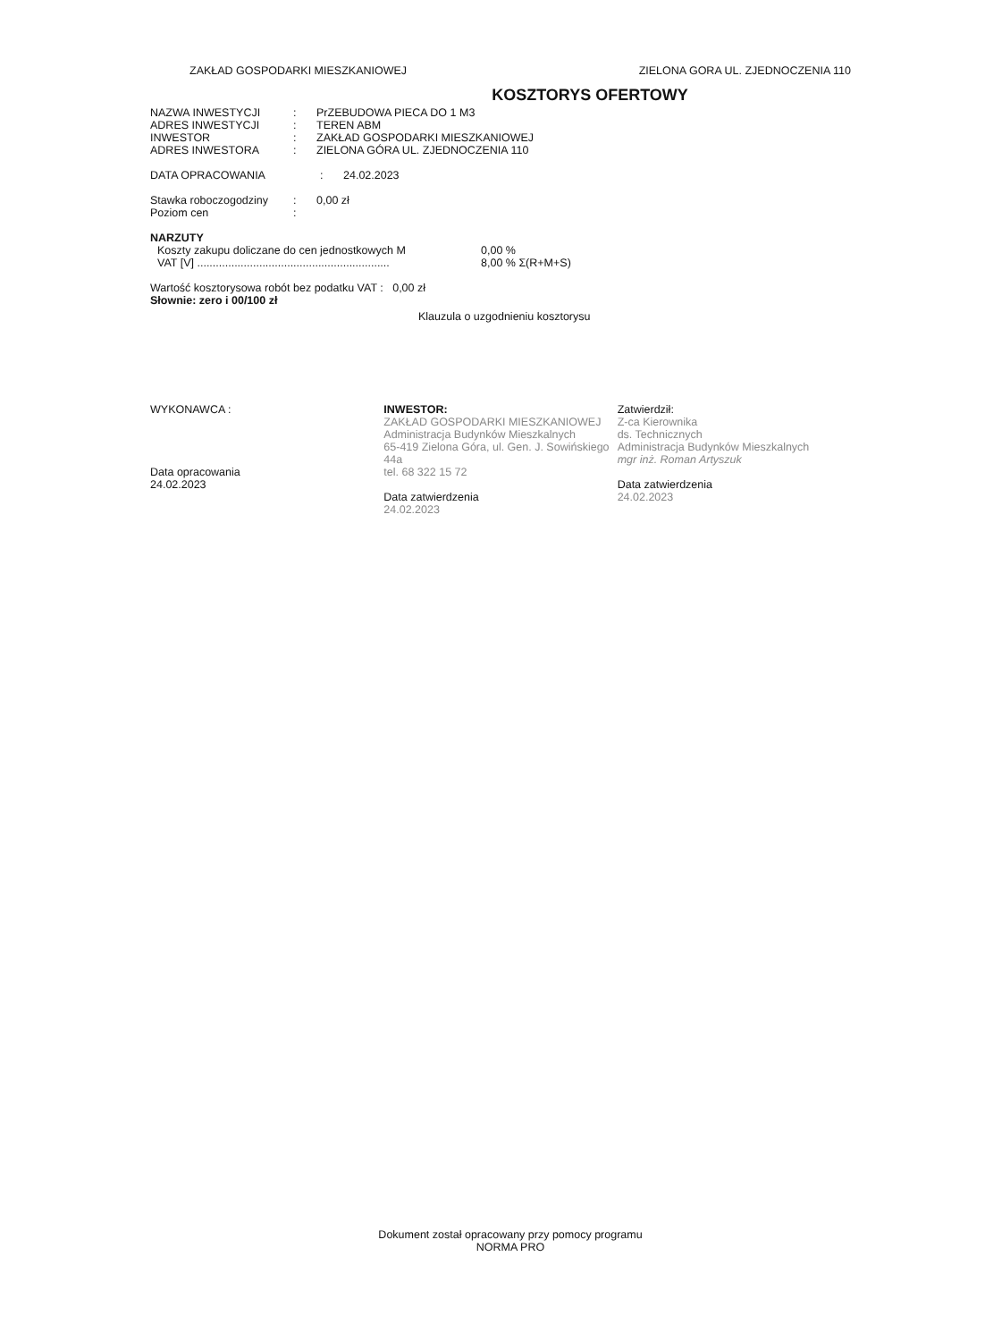ZAKŁAD GOSPODARKI MIESZKANIOWEJ ZIELONA GORA UL. ZJEDNOCZENIA 110
KOSZTORYS OFERTOWY
NAZWA INWESTYCJI: PrZEBUDOWA PIECA DO 1 M3
ADRES INWESTYCJI: TEREN ABM
INWESTOR: ZAKŁAD GOSPODARKI MIESZKANIOWEJ
ADRES INWESTORA: ZIELONA GÓRA UL. ZJEDNOCZENIA 110
DATA OPRACOWANIA: 24.02.2023
Stawka roboczogodziny: 0,00 zł
Poziom cen:
NARZUTY
Koszty zakupu doliczane do cen jednostkowych M 0,00 %
VAT [V] .............................................................. 8,00 % Σ(R+M+S)
Wartość kosztorysowa robót bez podatku VAT : 0,00 zł
Słownie: zero i 00/100 zł
Klauzula o uzgodnieniu kosztorysu
WYKONAWCA :
Data opracowania
24.02.2023
INWESTOR:
ZAKŁAD GOSPODARKI MIESZKANIOWEJ
Administracja Budynków Mieszkalnych
65-419 Zielona Góra, ul. Gen. J. Sowińskiego 44a
tel. 68 322 15 72
Data zatwierdzenia
24.02.2023
Zatwierdził:
Z-ca Kierownika
ds. Technicznych
Administracja Budynków Mieszkalnych
mgr inż. Roman Artyszuk
Data zatwierdzenia
24.02.2023
Dokument został opracowany przy pomocy programu
NORMA PRO